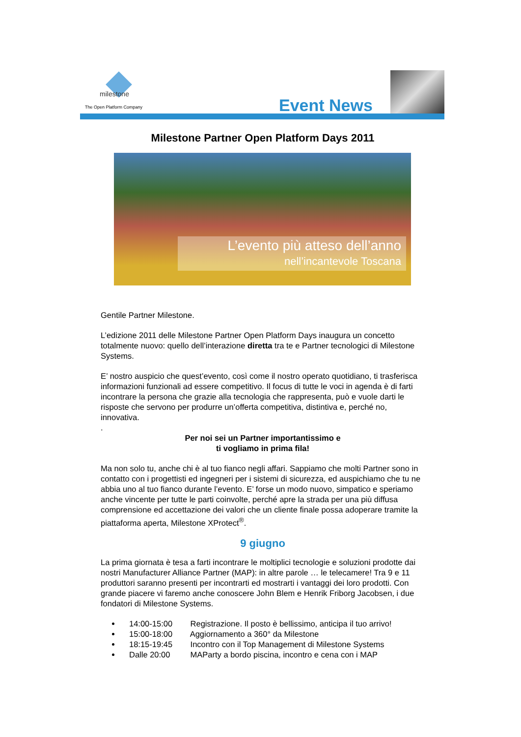milestone
The Open Platform Company Event News
Milestone Partner Open Platform Days 2011
L’evento più atteso dell’anno
nell’incantevole Toscana
Gentile Partner Milestone.
L’edizione 2011 delle Milestone Partner Open Platform Days inaugura un concetto totalmente nuovo: quello dell’interazione diretta tra te e Partner tecnologici di Milestone Systems.
E’ nostro auspicio che quest’evento, così come il nostro operato quotidiano, ti trasferisca informazioni funzionali ad essere competitivo. Il focus di tutte le voci in agenda è di farti incontrare la persona che grazie alla tecnologia che rappresenta, può e vuole darti le risposte che servono per produrre un’offerta competitiva, distintiva e, perché no, innovativa.
.
Per noi sei un Partner importantissimo e
ti vogliamo in prima fila!
Ma non solo tu, anche chi è al tuo fianco negli affari. Sappiamo che molti Partner sono in contatto con i progettisti ed ingegneri per i sistemi di sicurezza, ed auspichiamo che tu ne abbia uno al tuo fianco durante l’evento. E’ forse un modo nuovo, simpatico e speriamo anche vincente per tutte le parti coinvolte, perché apre la strada per una più diffusa comprensione ed accettazione dei valori che un cliente finale possa adoperare tramite la piattaforma aperta, Milestone XProtect<sup>®</sup>.
9 giugno
La prima giornata è tesa a farti incontrare le moltiplici tecnologie e soluzioni prodotte dai nostri Manufacturer Alliance Partner (MAP): in altre parole … le telecamere! Tra 9 e 11 produttori saranno presenti per incontrarti ed mostrarti i vantaggi dei loro prodotti. Con grande piacere vi faremo anche conoscere John Blem e Henrik Friborg Jacobsen, i due fondatori di Milestone Systems.
14:00-15:00 Registrazione. Il posto è bellissimo, anticipa il tuo arrivo!
15:00-18:00 Aggiornamento a 360° da Milestone
18:15-19:45 Incontro con il Top Management di Milestone Systems
Dalle 20:00 MAParty a bordo piscina, incontro e cena con i MAP